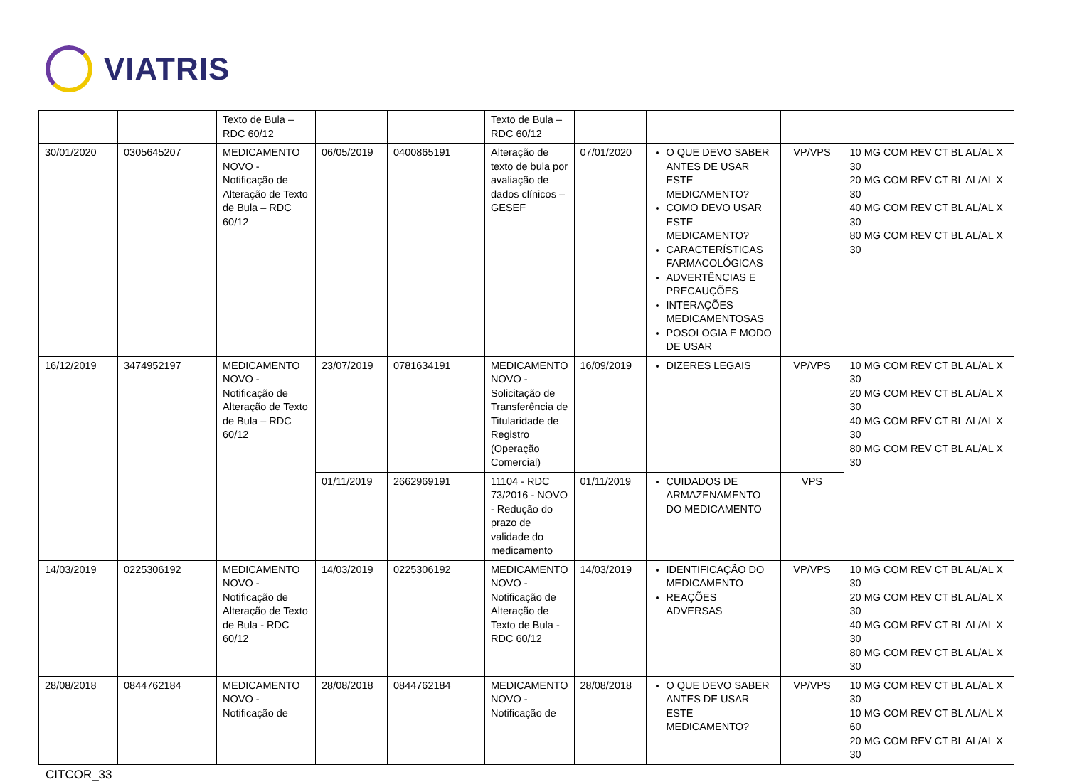VIATRIS
| | | Texto de Bula – RDC 60/12 | | | Texto de Bula – RDC 60/12 | | | | |
| 30/01/2020 | 0305645207 | MEDICAMENTO NOVO - Notificação de Alteração de Texto de Bula – RDC 60/12 | 06/05/2019 | 0400865191 | Alteração de texto de bula por avaliação de dados clínicos – GESEF | 07/01/2020 | O QUE DEVO SABER ANTES DE USAR ESTE MEDICAMENTO? COMO DEVO USAR ESTE MEDICAMENTO? CARACTERÍSTICAS FARMACOLÓGICAS ADVERTÊNCIAS E PRECAUÇÕES INTERAÇÕES MEDICAMENTOSAS POSOLOGIA E MODO DE USAR | VP/VPS | 10 MG COM REV CT BL AL/AL X 30 20 MG COM REV CT BL AL/AL X 30 40 MG COM REV CT BL AL/AL X 30 80 MG COM REV CT BL AL/AL X 30 |
| 16/12/2019 | 3474952197 | MEDICAMENTO NOVO - Notificação de Alteração de Texto de Bula – RDC 60/12 | 23/07/2019 | 0781634191 | MEDICAMENTO NOVO - Solicitação de Transferência de Titularidade de Registro (Operação Comercial) | 16/09/2019 | DIZERES LEGAIS | VP/VPS | 10 MG COM REV CT BL AL/AL X 30 20 MG COM REV CT BL AL/AL X 30 40 MG COM REV CT BL AL/AL X 30 80 MG COM REV CT BL AL/AL X 30 |
| | | | 01/11/2019 | 2662969191 | 11104 - RDC 73/2016 - NOVO - Redução do prazo de validade do medicamento | 01/11/2019 | CUIDADOS DE ARMAZENAMENTO DO MEDICAMENTO | VPS | |
| 14/03/2019 | 0225306192 | MEDICAMENTO NOVO - Notificação de Alteração de Texto de Bula - RDC 60/12 | 14/03/2019 | 0225306192 | MEDICAMENTO NOVO - Notificação de Alteração de Texto de Bula - RDC 60/12 | 14/03/2019 | IDENTIFICAÇÃO DO MEDICAMENTO REAÇÕES ADVERSAS | VP/VPS | 10 MG COM REV CT BL AL/AL X 30 20 MG COM REV CT BL AL/AL X 30 40 MG COM REV CT BL AL/AL X 30 80 MG COM REV CT BL AL/AL X 30 |
| 28/08/2018 | 0844762184 | MEDICAMENTO NOVO - Notificação de | 28/08/2018 | 0844762184 | MEDICAMENTO NOVO - Notificação de | 28/08/2018 | O QUE DEVO SABER ANTES DE USAR ESTE MEDICAMENTO? | VP/VPS | 10 MG COM REV CT BL AL/AL X 30 10 MG COM REV CT BL AL/AL X 60 20 MG COM REV CT BL AL/AL X 30 |
CITCOR_33